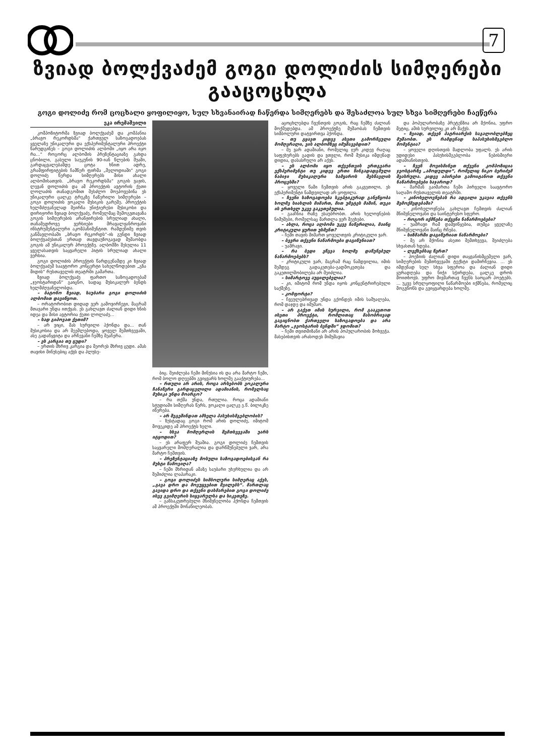7
ზვიად ბოლქვაძემ გოგი დოლიძის სიმღერები გააცოცხლა
გოგი დოლიძე რომ ცოცხალი ყოფილიყო, სულ სხვანაირად ჩაწერდა სიმღერებს და შესაძლოა სულ სხვა სიმღერები ჩაეწერა
ეკა ირემაშვილი
კომპოზიტორმა ზვიად ბოლქვაძემ და კომპანია „ბრავო რეკორდსმა“ ქართველ საზოგადოებას ყველაზე უნიკალური და ექსპერიმენტალური პროექტი წარუდგინეს – გოგი დოლიძის ალბომი „იყო არა იყო რა...“ როგორც ალბომის პრეზენტაციაზე გახდა ცნობილი, გასული საუკუნის 90-იან წლების შუაში, გარდაცვალებამდე ცოტა ხნით ადრე, გრამფირფიტების ჩამწერ ფირმა „მელოდიაში“ გოგი დოლიძე წერდა სიმღერებს მისი ახალი ალბომისათვის. „ბრავო რეკორდსმა“ გოგის ვაჟის, ლევან დოლიძის და ამ პროექტის ავტორის ქეთი ლოლაძის თანადგომით შესძლო მოეპოვებინა ეს უნიკალური ცალკე ტრეკზე ჩაწერილი სიმღერები – გოგი დოლიძის ვოკალი მუსიკის გარეშე. პროექტის ხელმძღვანელად შეირჩა უნიჭიერესი მუსიკოსი და დირიჟორი ზვიად ბოლქვაძე, რომელმაც შემოგვთავაზა გოგის სიმღერების არანჟირების სრულიად ახალი, თანამედროვე ვერსიები მრავალჟანროვანი ინსტრუმენტალური აკომპანიმენტით. რამდენიმე თვის განმავლობაში „ბრავო რეკორდს“-ის გუნდი ზვიად ბოლქვაძესთან ერთად თავდაუზოგავად მუშაობდა გოგის ამ უნიკალურ პროექტზე. ალბომში შესულია 11 ყველასათვის საყვარელი ჰიტის სრულიად ახალი ვერსია.
გოგი დოლიძის პროექტის წარდგენამდე კი ზვიად ბოლქვაძემ საავტორო კონცერტი სახელწოდებით „გზა მიდის“ რუსთაველის თეატრში გამართა.
ზვიად ბოლქვაძე ფართო საზოგადოებამ „ჯეოსტარიდან“ გაიცნო, სადაც მუსიკალურ ბენდს ხელმძღვანელობდა.
– ბატონო ზვიად, საუბარი გოგი დოლიძის ალბომით დავიწყოთ.
– ორატორობით დიდად ვერ გამოვირჩევი, მაგრამ მთავარი უნდა ითქვას. ეს გახლავთ ძალიან დიდი ხნის იდეა და მისი ავტორია ქეთი ლოლაძე...
– სად გიპოვათ ქეთიმ?
– არ ვიცი, მას სურვილი ჰქონდა და... თან მუსიკოსია და არ შეეშლებოდა, ყოველ შემთხვევაში, ასე გადაწყვიტა და არჩევანი ჩემზე შეაჩერა.
– ეს კარგია თუ ცუდი?
– ერთის მხრივ კარგია და მეორეს მხრივ ცუდი. ამას თავისი მინუსებიც აქვს და პლუსე-
ბიც. შეიძლება ჩემი მინუსია ის და არა მარტო ჩემი, რომ ბოლო დღეებში გვიყვარს ხოლმე გააქტიურება...
– რთული არ არის, როცა არსებობს ვოკალური ჩანაწერი გარდაცვლილი ადამიანის, რომელსაც მუსიკა უნდა მოარგო?
– რა თქმა უნდა, რთულია. როცა ადამიანი სტუდიაში სიმღერას წერს, ვოკალი ცალკე ე.წ. ბილიკზე იწერება.
– არ შეგეშინდათ ამხელა პასუხისმგებლობის?
– ზუსტადაც გოგი რომ არის დოლიძე, იმიტომ მოვეკიდე ამ პროექტს ხელი.
– სხვა მომღერლის შემთხვევაში უარს იტყოდით?
– ეს არაფერ შუაშია. გოგი დოლიძე ჩემთვის საყვარელი მომღერალია და დარწმუნებული ვარ, არა მარტო ჩემთვის.
– პრეზენტაციაზე მოსული საზოგადოებისგან რა მუხტი წამოვიღა?
– ჩემი მხრიდან ამაზე საუბარი უხერხულია და არ შემიძლია ლაპარაკი.
– გოგი დოლიძეს სიმბოლური სიმღერაც აქვს, „გავა დრო და მოვუყვებით შვილებს“. მართლაც გავიდა დრო და თქვენი დახმარებით გოგი დოლიძე ისევ გვიმღერის სიყვარულსა და სიკეთეზე.
– განსაკუთრებული მნიშვნელობა ჰქონდა ჩემთვის ამ პროექტში მონაწილეობას.
აცოცხლებდა ჩვენთვის გოგის, რაც ჩემზე ძალიან მოქმედებდა. ამ პროექტზე მუშაობას ჩემთვის სიმბოლური დატვირთვა ჰქონდა.
– თუ გყავთ კიდევ ასეთი გამორჩეული მომღერალი, ვის ალბომზეც იმუშავებდით?
– მე ვარ ადამიანი, რომელიც ჯერ კიდევ რაღაც საფეხურებს გადის და ვთვლი, რომ მუსიკა იმდენად დიდია, დასასრული არ აქვს.
– ეს ალბომი იყო თქვენთვის ერთგვარი ექსპერიმენტი თუ კიდევ ერთი წინგადადგმული ნაბიჯი მუსიკალური სამყაროს შესწავლის პროცესში?
– ყოველი წამი ჩემთვის არის გაკვეთილი, ეს ექსპერიმენტი ნამდვილად არ ყოფილა.
– ჩვენი საზოგადოება სკეპტიკურად განეწყობა ხოლმე სიახლის მიმართ, მით უმეტეს მაშინ, თუკი ის ერთხელ უკვე გაკეთებულია.
– გააჩნია რაზე ესაუბრობთ. არის ხელოვნების ნიმუშები, რომელსაც მართლა ვერ შეეხები.
– ახლა, როცა ალბომი უკვე ჩაწერილია, მაინც კრიტიკული ყურით უსმენთ?
– ჩემი თავის მიმართ ყოველთვის კრიტიკული ვარ.
– ბევრი თქვენი ნაწარმოები დაგიწუნიათ?
– უამრავი.
– რა ბედი ეწევა ხოლმე დაწუნებულ ნაწარმოებებს?
– კრიტიკული ვარ, მაგრამ რაც ნამდვილია, იმის შემდეგ გადაკეთება-გადმოკეთება და გაკეთილშობილება არ შეიძლია.
– სიმარტოვე აუცილებელია?
– კი, იმიტომ რომ უნდა იყოს კონცენტრირებული საქმეზე.
– კომფორტი?
– ჩვეულებრივად უნდა გქონდეს იმის საშუალება, რომ დაჯდე და იმუშაო.
– არ გაქვთ იმის სურვილი, რომ გააკეთოთ ისეთი პროექტი, რომლითაც მასობრივად გაგიცნობთ ქართველი საზოგადოება და არა მარტო „ჯეოსტარის ბენდში“ ჯდომით?
– ჩემი თვითმიზანი არ არის პოპულარობის მოხვეჭა. მასებისთვის არასოდეს მიმუშავია
და პოპულარობაზე პრეტენზია არ მქონია, უფრო მეტიც, ამის სურვილიც კი არ მაქვს.
– ზვიად, თქვენ პატრიარქის საგალობლებზეც მუშაობთ. ეს რამდენად საპასუხისმგებლო მომენტია?
– ყოველი დღისთვის მადლობა უფალს. ეს არის უდიდესი პასუხისმგებლობა ნებისმიერი ადამიანისთვის.
– ჩვენ მოვისმინეთ თქვენი კომპოზიცია ჯეოსტარზე „ამოდულდი“, რომელიც ნიკო ბერიძემ შეასრულა. კიდევ აპირებთ გამოიტანოთ თქვენი ნაწარმოებები საჯაროდ?
– შარშან გაიმართა ჩემი პირველი საავტორო საღამო რუსთაველის თეატრში.
– კინოხელოვნებას რა ადგილი უკავია თქვენს შემოქმედებაში?
– კინოხელოვნება გახლავთ ჩემთვის ძალიან მნიშვნელოვანი და საინტერესო სფერო.
– როგორ იქმნება თქვენი ნაწარმოებები?
– უამრავი რამ დამვიწყებია, თუმცა ყველაზე მნიშვნელოვანი მაინც რჩება.
– სიზმარში დაგიწერიათ ნაწარმოები?
– მე არ მქონია ასეთი შემთხვევა, შეიძლება სხვასთან ხდება.
– ლექსებსაც წერთ?
– პოეზიის ძალიან დიდი თაყვანისმცემელი ვარ, სიმღერების შემთხვევაში ტექსტი დამირჩევია. ... ეს იმდენად სულ სხვა სფეროა და ძალიან დიდი ყურადღება და ნიჭი სჭირდება, ცალკე დროს მოითხოვს. უფრო მივმართავ ჩვენს საოცარ პოეტებს. ... უკვე სრულყოფილი ნაწარმოები იქმნება, რომელიც მოგვწონს და გვიყვარდება ხოლმე.